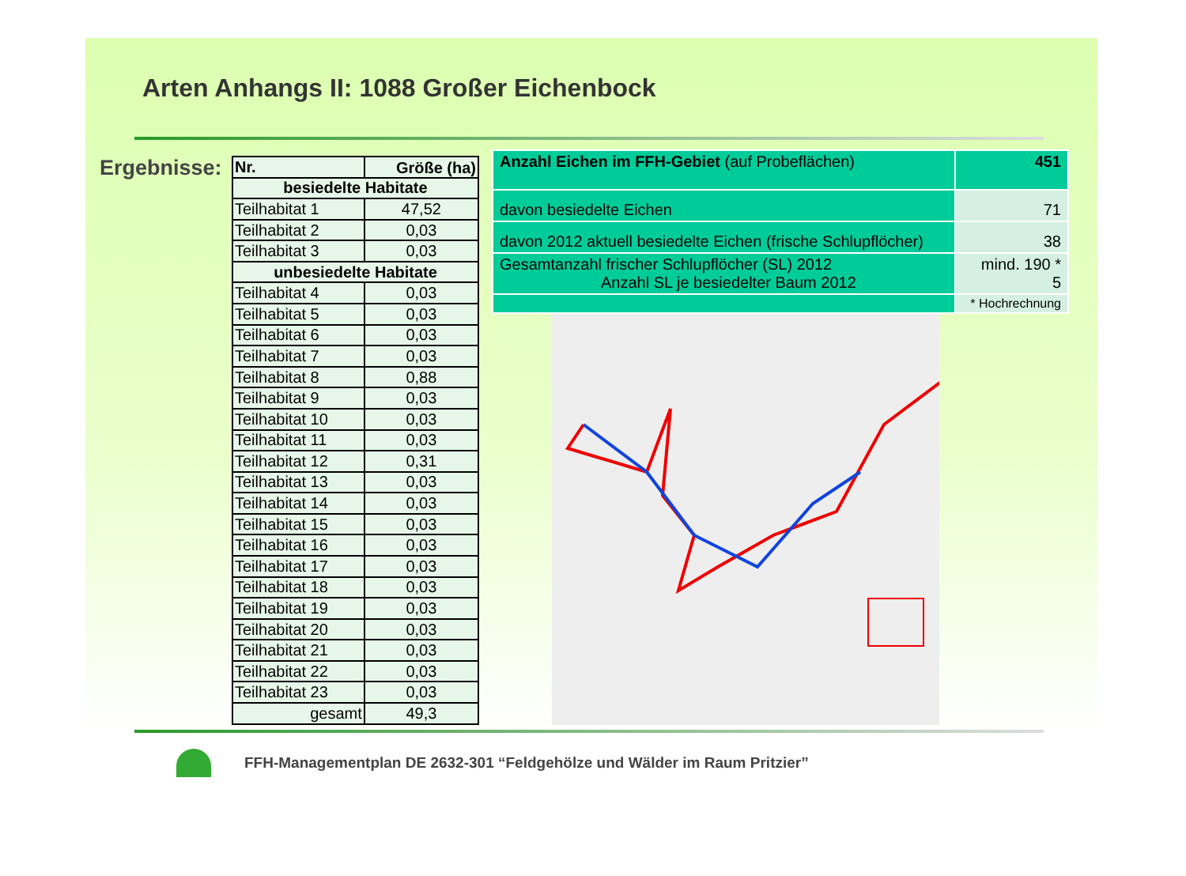Arten Anhangs II: 1088 Großer Eichenbock
Ergebnisse:
| Nr. | Größe (ha) |
| --- | --- |
| besiedelte Habitate | |
| Teilhabitat 1 | 47,52 |
| Teilhabitat 2 | 0,03 |
| Teilhabitat 3 | 0,03 |
| unbesiedelte Habitate | |
| Teilhabitat 4 | 0,03 |
| Teilhabitat 5 | 0,03 |
| Teilhabitat 6 | 0,03 |
| Teilhabitat 7 | 0,03 |
| Teilhabitat 8 | 0,88 |
| Teilhabitat 9 | 0,03 |
| Teilhabitat 10 | 0,03 |
| Teilhabitat 11 | 0,03 |
| Teilhabitat 12 | 0,31 |
| Teilhabitat 13 | 0,03 |
| Teilhabitat 14 | 0,03 |
| Teilhabitat 15 | 0,03 |
| Teilhabitat 16 | 0,03 |
| Teilhabitat 17 | 0,03 |
| Teilhabitat 18 | 0,03 |
| Teilhabitat 19 | 0,03 |
| Teilhabitat 20 | 0,03 |
| Teilhabitat 21 | 0,03 |
| Teilhabitat 22 | 0,03 |
| Teilhabitat 23 | 0,03 |
| gesamt | 49,3 |
| Anzahl Eichen im FFH-Gebiet (auf Probeflächen) | 451 |
| davon besiedelte Eichen | 71 |
| davon 2012 aktuell besiedelte Eichen (frische Schlupflöcher) | 38 |
| Gesamtanzahl frischer Schlupflöcher (SL) 2012 Anzahl SL je besiedelter Baum 2012 | mind. 190 * 5 |
| | * Hochrechnung |
FFH-Managementplan DE 2632-301 “Feldgehölze und Wälder im Raum Pritzier”